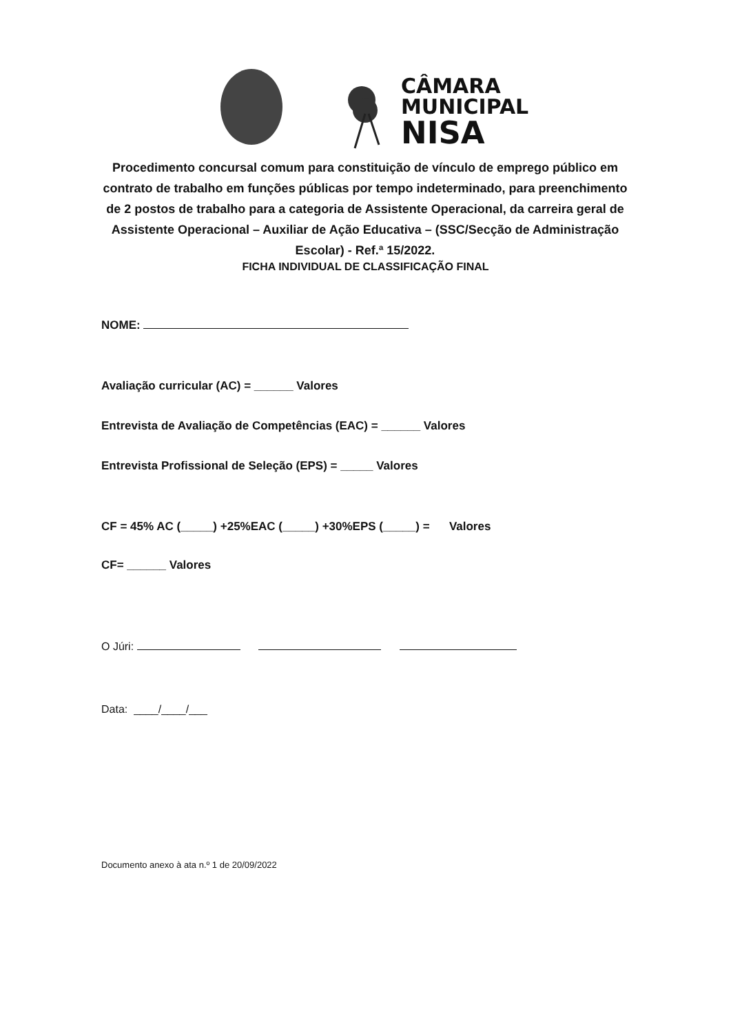CÂMARA
MUNICIPAL
NISA
Procedimento concursal comum para constituição de vínculo de emprego público em contrato de trabalho em funções públicas por tempo indeterminado, para preenchimento de 2 postos de trabalho para a categoria de Assistente Operacional, da carreira geral de Assistente Operacional – Auxiliar de Ação Educativa – (SSC/Secção de Administração Escolar) - Ref.ª 15/2022.
FICHA INDIVIDUAL DE CLASSIFICAÇÃO FINAL
NOME:
Avaliação curricular (AC) = ______ Valores
Entrevista de Avaliação de Competências (EAC) = ______ Valores
Entrevista Profissional de Seleção (EPS) = _____ Valores
CF = 45% AC (_____) +25%EAC (_____) +30%EPS (_____) = Valores
CF= ______ Valores
O Júri:
Data: ____/____/___
Documento anexo à ata n.º 1 de 20/09/2022